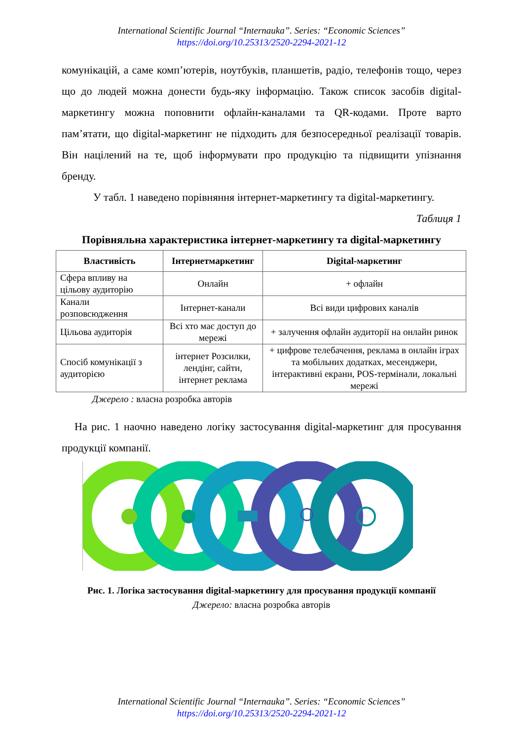International Scientific Journal “Internauka”. Series: “Economic Sciences”
https://doi.org/10.25313/2520-2294-2021-12
комунікацій, а саме комп’ютерів, ноутбуків, планшетів, радіо, телефонів тощо, через що до людей можна донести будь-яку інформацію. Також список засобів digital-маркетингу можна поповнити офлайн-каналами та QR-кодами. Проте варто пам’ятати, що digital-маркетинг не підходить для безпосередньої реалізації товарів. Він націлений на те, щоб інформувати про продукцію та підвищити упізнання бренду.
У табл. 1 наведено порівняння інтернет-маркетингу та digital-маркетингу.
Таблиця 1
Порівняльна характеристика інтернет-маркетингу та digital-маркетингу
| Властивість | Інтернетмаркетинг | Digital-маркетинг |
| --- | --- | --- |
| Сфера впливу на цільову аудиторію | Онлайн | + офлайн |
| Канали розповсюдження | Інтернет-канали | Всі види цифрових каналів |
| Цільова аудиторія | Всі хто має доступ до мережі | + залучення офлайн аудиторії на онлайн ринок |
| Спосіб комунікації з аудиторією | інтернет Розсилки, лендінг, сайти, інтернет реклама | + цифрове телебачення, реклама в онлайн іграх та мобільних додатках, месенджери, інтерактивні екрани, POS-термінали, локальні мережі |
Джерело : власна розробка авторів
На рис. 1 наочно наведено логіку застосування digital-маркетинг для просування продукції компанії.
Рис. 1. Логіка застосування digital-маркетингу для просування продукції компанії
Джерело: власна розробка авторів
International Scientific Journal “Internauka”. Series: “Economic Sciences”
https://doi.org/10.25313/2520-2294-2021-12